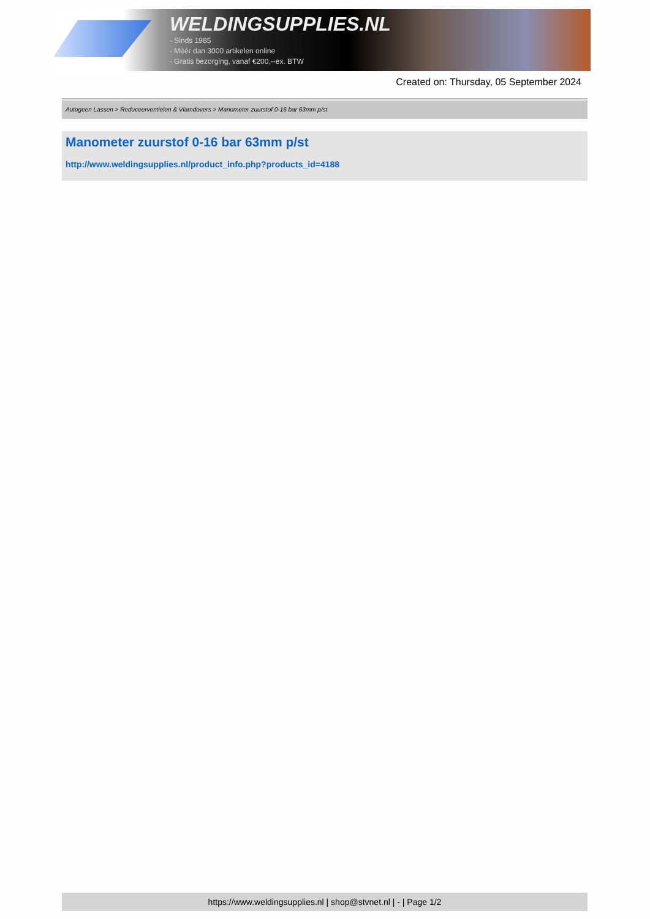WELDINGSUPPLIES.NL
- Sinds 1985
- Méér dan 3000 artikelen online
- Gratis bezorging, vanaf €200,--ex. BTW
Created on: Thursday, 05 September 2024
Autogeen Lassen > Reduceerventielen & Vlamdovers > Manometer zuurstof 0-16 bar 63mm p/st
Manometer zuurstof 0-16 bar 63mm p/st
http://www.weldingsupplies.nl/product_info.php?products_id=4188
https://www.weldingsupplies.nl | shop@stvnet.nl | - | Page 1/2